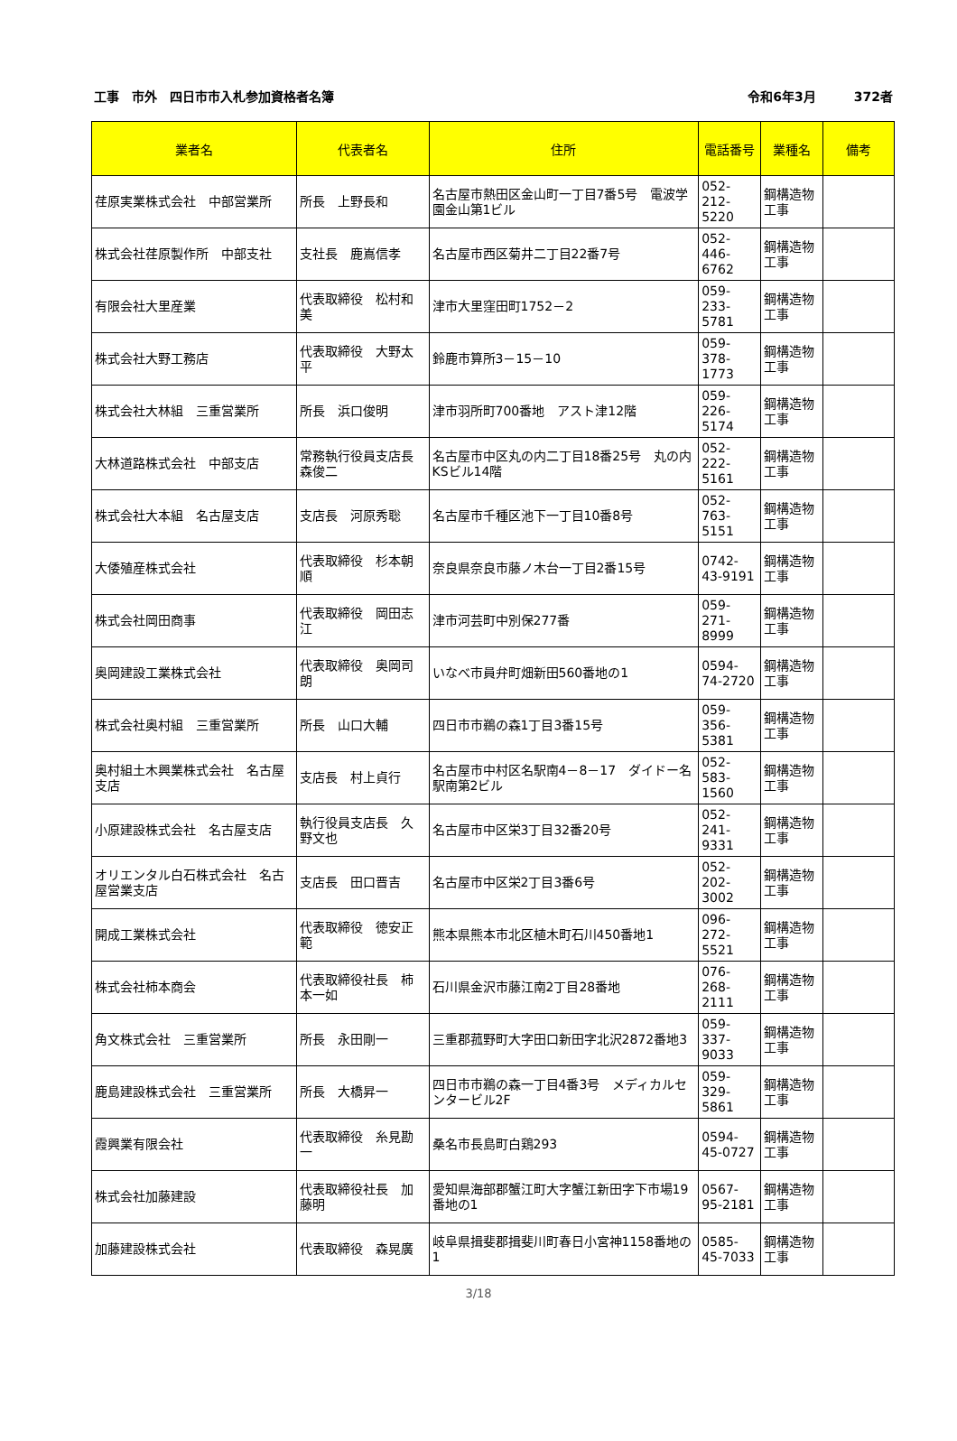工事　市外　四日市市入札参加資格者名簿 令和6年3月　　　372者
| 業者名 | 代表者名 | 住所 | 電話番号 | 業種名 | 備考 |
| --- | --- | --- | --- | --- | --- |
| 荏原実業株式会社 中部営業所 | 所長 上野長和 | 名古屋市熱田区金山町一丁目7番5号 電波学園金山第1ビル | 052-212-5220 | 鋼構造物工事 | |
| 株式会社荏原製作所 中部支社 | 支社長 鹿嶌信孝 | 名古屋市西区菊井二丁目22番7号 | 052-446-6762 | 鋼構造物工事 | |
| 有限会社大里産業 | 代表取締役 松村和美 | 津市大里窪田町1752－2 | 059-233-5781 | 鋼構造物工事 | |
| 株式会社大野工務店 | 代表取締役 大野太平 | 鈴鹿市算所3－15－10 | 059-378-1773 | 鋼構造物工事 | |
| 株式会社大林組 三重営業所 | 所長 浜口俊明 | 津市羽所町700番地 アスト津12階 | 059-226-5174 | 鋼構造物工事 | |
| 大林道路株式会社 中部支店 | 常務執行役員支店長 森俊二 | 名古屋市中区丸の内二丁目18番25号 丸の内KSビル14階 | 052-222-5161 | 鋼構造物工事 | |
| 株式会社大本組 名古屋支店 | 支店長 河原秀聡 | 名古屋市千種区池下一丁目10番8号 | 052-763-5151 | 鋼構造物工事 | |
| 大倭殖産株式会社 | 代表取締役 杉本朝順 | 奈良県奈良市藤ノ木台一丁目2番15号 | 0742-43-9191 | 鋼構造物工事 | |
| 株式会社岡田商事 | 代表取締役 岡田志江 | 津市河芸町中別保277番 | 059-271-8999 | 鋼構造物工事 | |
| 奥岡建設工業株式会社 | 代表取締役 奥岡司朗 | いなべ市員弁町畑新田560番地の1 | 0594-74-2720 | 鋼構造物工事 | |
| 株式会社奥村組 三重営業所 | 所長 山口大輔 | 四日市市鵜の森1丁目3番15号 | 059-356-5381 | 鋼構造物工事 | |
| 奥村組土木興業株式会社 名古屋支店 | 支店長 村上貞行 | 名古屋市中村区名駅南4－8－17 ダイドー名駅南第2ビル | 052-583-1560 | 鋼構造物工事 | |
| 小原建設株式会社 名古屋支店 | 執行役員支店長 久野文也 | 名古屋市中区栄3丁目32番20号 | 052-241-9331 | 鋼構造物工事 | |
| オリエンタル白石株式会社 名古屋営業支店 | 支店長 田口晋吉 | 名古屋市中区栄2丁目3番6号 | 052-202-3002 | 鋼構造物工事 | |
| 開成工業株式会社 | 代表取締役 徳安正範 | 熊本県熊本市北区植木町石川450番地1 | 096-272-5521 | 鋼構造物工事 | |
| 株式会社柿本商会 | 代表取締役社長 柿本一如 | 石川県金沢市藤江南2丁目28番地 | 076-268-2111 | 鋼構造物工事 | |
| 角文株式会社 三重営業所 | 所長 永田剛一 | 三重郡菰野町大字田口新田字北沢2872番地3 | 059-337-9033 | 鋼構造物工事 | |
| 鹿島建設株式会社 三重営業所 | 所長 大橋昇一 | 四日市市鵜の森一丁目4番3号 メディカルセンタービル2F | 059-329-5861 | 鋼構造物工事 | |
| 霞興業有限会社 | 代表取締役 糸見勘一 | 桑名市長島町白鶏293 | 0594-45-0727 | 鋼構造物工事 | |
| 株式会社加藤建設 | 代表取締役社長 加藤明 | 愛知県海部郡蟹江町大字蟹江新田字下市場19番地の1 | 0567-95-2181 | 鋼構造物工事 | |
| 加藤建設株式会社 | 代表取締役 森晃廣 | 岐阜県揖斐郡揖斐川町春日小宮神1158番地の1 | 0585-45-7033 | 鋼構造物工事 | |
3/18